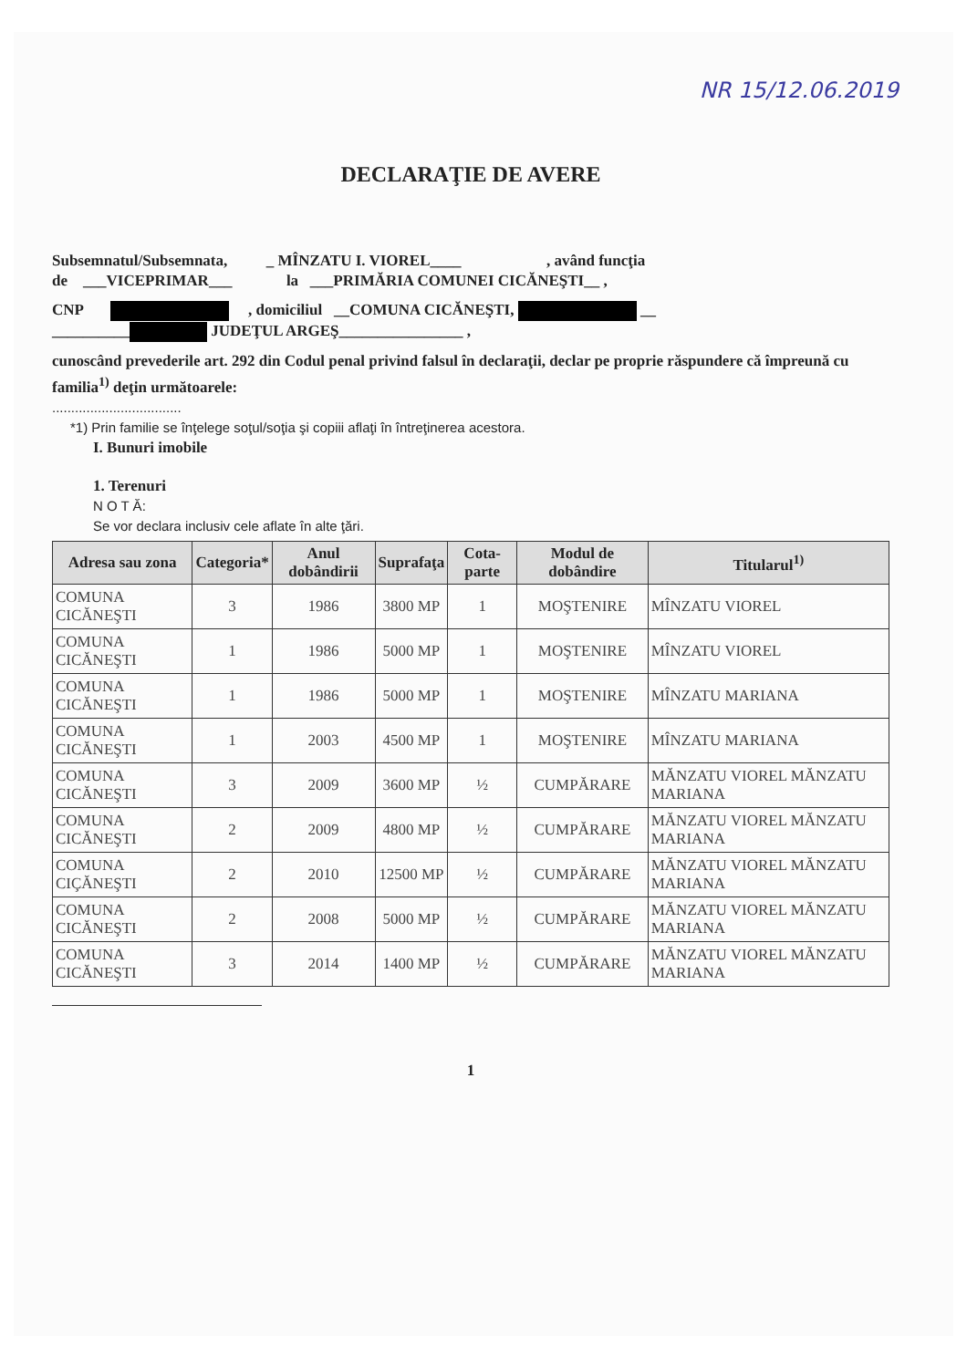NR 15/12.06.2019
DECLARAŢIE DE AVERE
Subsemnatul/Subsemnata, _ MÎNZATU I. VIOREL____ , având funcţia
de ___VICEPRIMAR___ la ___PRIMĂRIA COMUNEI CICĂNEŞTI__ ,
CNP , domiciliul __COMUNA CICĂNEŞTI, __
__________ JUDEŢUL ARGEŞ________________ ,
cunoscând prevederile art. 292 din Codul penal privind falsul în declaraţii, declar pe proprie răspundere că împreună cu familia<sup>1)</sup> deţin următoarele:
..................................
*1) Prin familie se înţelege soţul/soţia şi copiii aflaţi în întreţinerea acestora.
I. Bunuri imobile
1. Terenuri
N O T Ă:
Se vor declara inclusiv cele aflate în alte ţări.
| Adresa sau zona | Categoria* | Anul dobândirii | Suprafaţa | Cota-parte | Modul de dobândire | Titularul<sup>1)</sup> |
| --- | --- | --- | --- | --- | --- | --- |
| COMUNA CICĂNEŞTI | 3 | 1986 | 3800 MP | 1 | MOŞTENIRE | MÎNZATU VIOREL |
| COMUNA CICĂNEŞTI | 1 | 1986 | 5000 MP | 1 | MOŞTENIRE | MÎNZATU VIOREL |
| COMUNA CICĂNEŞTI | 1 | 1986 | 5000 MP | 1 | MOŞTENIRE | MÎNZATU MARIANA |
| COMUNA CICĂNEŞTI | 1 | 2003 | 4500 MP | 1 | MOŞTENIRE | MÎNZATU MARIANA |
| COMUNA CICĂNEŞTI | 3 | 2009 | 3600 MP | ½ | CUMPĂRARE | MĂNZATU VIOREL MĂNZATU MARIANA |
| COMUNA CICĂNEŞTI | 2 | 2009 | 4800 MP | ½ | CUMPĂRARE | MĂNZATU VIOREL MĂNZATU MARIANA |
| COMUNA CIÇĂNEŞTI | 2 | 2010 | 12500 MP | ½ | CUMPĂRARE | MĂNZATU VIOREL MĂNZATU MARIANA |
| COMUNA CICĂNEŞTI | 2 | 2008 | 5000 MP | ½ | CUMPĂRARE | MĂNZATU VIOREL MĂNZATU MARIANA |
| COMUNA CICĂNEŞTI | 3 | 2014 | 1400 MP | ½ | CUMPĂRARE | MĂNZATU VIOREL MĂNZATU MARIANA |
1